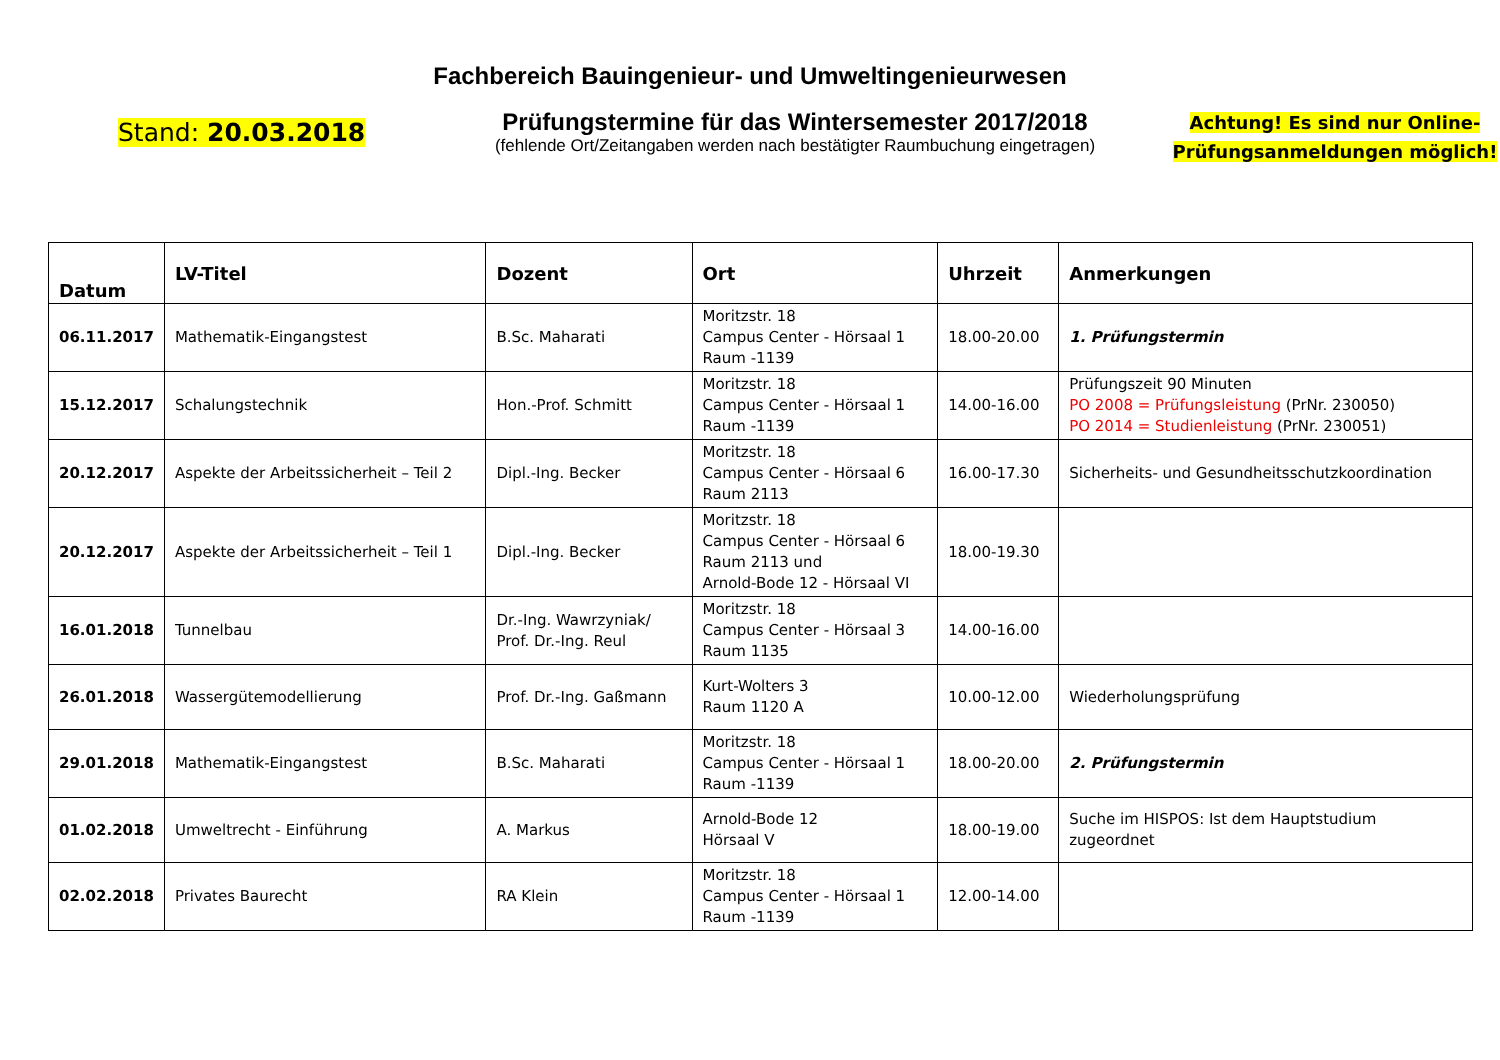Fachbereich Bauingenieur- und Umweltingenieurwesen
Stand: 20.03.2018
Prüfungstermine für das Wintersemester 2017/2018
(fehlende Ort/Zeitangaben werden nach bestätigter Raumbuchung eingetragen)
Achtung! Es sind nur Online-
Prüfungsanmeldungen möglich!
| Datum | LV-Titel | Dozent | Ort | Uhrzeit | Anmerkungen |
| --- | --- | --- | --- | --- | --- |
| 06.11.2017 | Mathematik-Eingangstest | B.Sc. Maharati | Moritzstr. 18 Campus Center - Hörsaal 1 Raum -1139 | 18.00-20.00 | 1. Prüfungstermin |
| 15.12.2017 | Schalungstechnik | Hon.-Prof. Schmitt | Moritzstr. 18 Campus Center - Hörsaal 1 Raum -1139 | 14.00-16.00 | Prüfungszeit 90 Minuten PO 2008 = Prüfungsleistung (PrNr. 230050) PO 2014 = Studienleistung (PrNr. 230051) |
| 20.12.2017 | Aspekte der Arbeitssicherheit – Teil 2 | Dipl.-Ing. Becker | Moritzstr. 18 Campus Center - Hörsaal 6 Raum 2113 | 16.00-17.30 | Sicherheits- und Gesundheitsschutzkoordination |
| 20.12.2017 | Aspekte der Arbeitssicherheit – Teil 1 | Dipl.-Ing. Becker | Moritzstr. 18 Campus Center - Hörsaal 6 Raum 2113 und Arnold-Bode 12 - Hörsaal VI | 18.00-19.30 | |
| 16.01.2018 | Tunnelbau | Dr.-Ing. Wawrzyniak/ Prof. Dr.-Ing. Reul | Moritzstr. 18 Campus Center - Hörsaal 3 Raum 1135 | 14.00-16.00 | |
| 26.01.2018 | Wassergütemodellierung | Prof. Dr.-Ing. Gaßmann | Kurt-Wolters 3 Raum 1120 A | 10.00-12.00 | Wiederholungsprüfung |
| 29.01.2018 | Mathematik-Eingangstest | B.Sc. Maharati | Moritzstr. 18 Campus Center - Hörsaal 1 Raum -1139 | 18.00-20.00 | 2. Prüfungstermin |
| 01.02.2018 | Umweltrecht - Einführung | A. Markus | Arnold-Bode 12 Hörsaal V | 18.00-19.00 | Suche im HISPOS: Ist dem Hauptstudium zugeordnet |
| 02.02.2018 | Privates Baurecht | RA Klein | Moritzstr. 18 Campus Center - Hörsaal 1 Raum -1139 | 12.00-14.00 | |